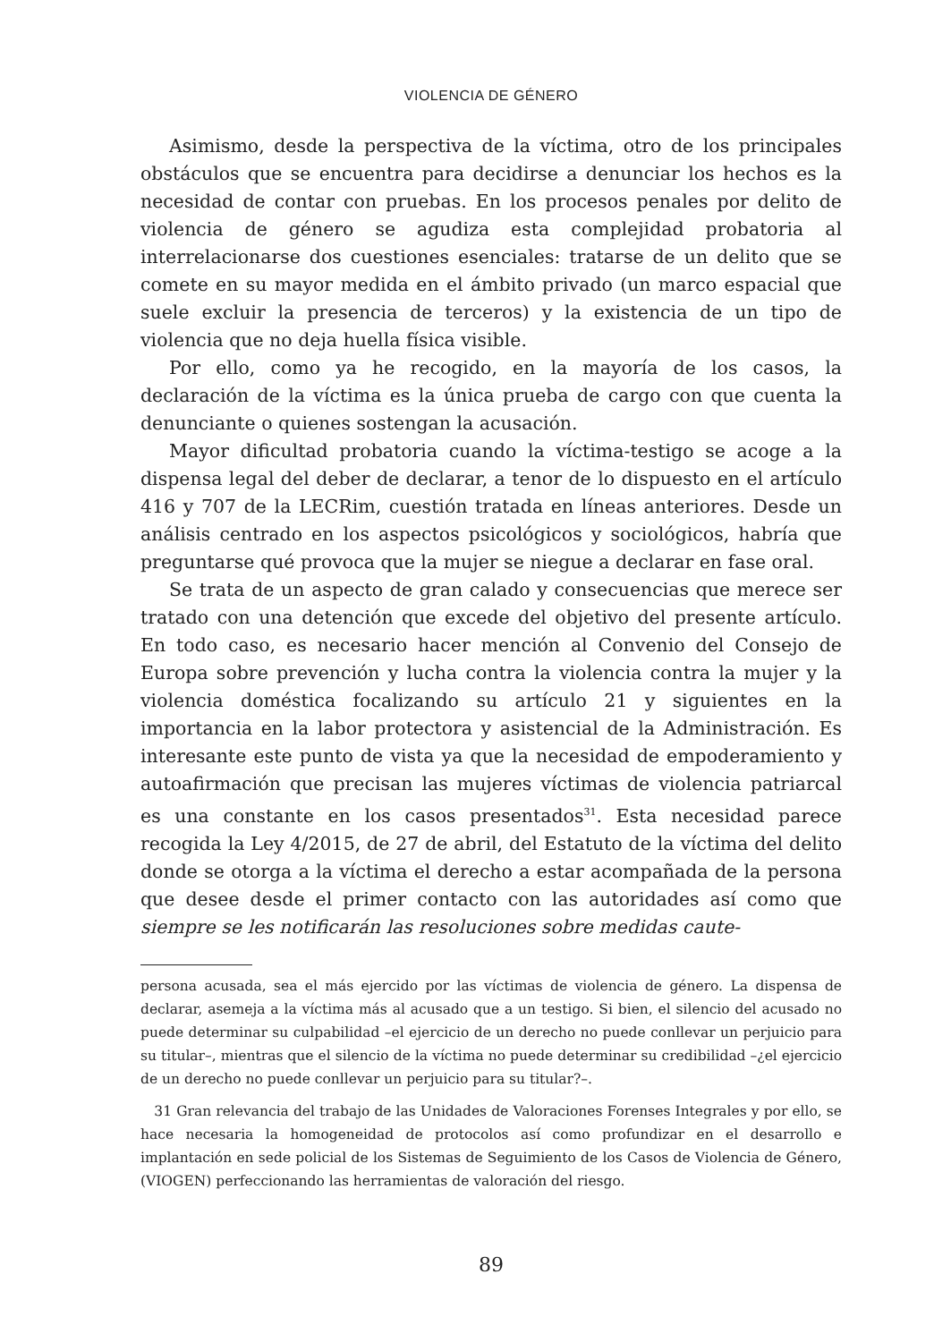VIOLENCIA DE GÉNERO
Asimismo, desde la perspectiva de la víctima, otro de los principales obstáculos que se encuentra para decidirse a denunciar los hechos es la necesidad de contar con pruebas. En los procesos penales por delito de violencia de género se agudiza esta complejidad probatoria al interrelacionarse dos cuestiones esenciales: tratarse de un delito que se comete en su mayor medida en el ámbito privado (un marco espacial que suele excluir la presencia de terceros) y la existencia de un tipo de violencia que no deja huella física visible.
Por ello, como ya he recogido, en la mayoría de los casos, la declaración de la víctima es la única prueba de cargo con que cuenta la denunciante o quienes sostengan la acusación.
Mayor dificultad probatoria cuando la víctima-testigo se acoge a la dispensa legal del deber de declarar, a tenor de lo dispuesto en el artículo 416 y 707 de la LECRim, cuestión tratada en líneas anteriores. Desde un análisis centrado en los aspectos psicológicos y sociológicos, habría que preguntarse qué provoca que la mujer se niegue a declarar en fase oral.
Se trata de un aspecto de gran calado y consecuencias que merece ser tratado con una detención que excede del objetivo del presente artículo. En todo caso, es necesario hacer mención al Convenio del Consejo de Europa sobre prevención y lucha contra la violencia contra la mujer y la violencia doméstica focalizando su artículo 21 y siguientes en la importancia en la labor protectora y asistencial de la Administración. Es interesante este punto de vista ya que la necesidad de empoderamiento y autoafirmación que precisan las mujeres víctimas de violencia patriarcal es una constante en los casos presentados<sup>31</sup>. Esta necesidad parece recogida la Ley 4/2015, de 27 de abril, del Estatuto de la víctima del delito donde se otorga a la víctima el derecho a estar acompañada de la persona que desee desde el primer contacto con las autoridades así como que siempre se les notificarán las resoluciones sobre medidas caute-
persona acusada, sea el más ejercido por las víctimas de violencia de género. La dispensa de declarar, asemeja a la víctima más al acusado que a un testigo. Si bien, el silencio del acusado no puede determinar su culpabilidad –el ejercicio de un derecho no puede conllevar un perjuicio para su titular–, mientras que el silencio de la víctima no puede determinar su credibilidad –¿el ejercicio de un derecho no puede conllevar un perjuicio para su titular?–.
31 Gran relevancia del trabajo de las Unidades de Valoraciones Forenses Integrales y por ello, se hace necesaria la homogeneidad de protocolos así como profundizar en el desarrollo e implantación en sede policial de los Sistemas de Seguimiento de los Casos de Violencia de Género, (VIOGEN) perfeccionando las herramientas de valoración del riesgo.
89